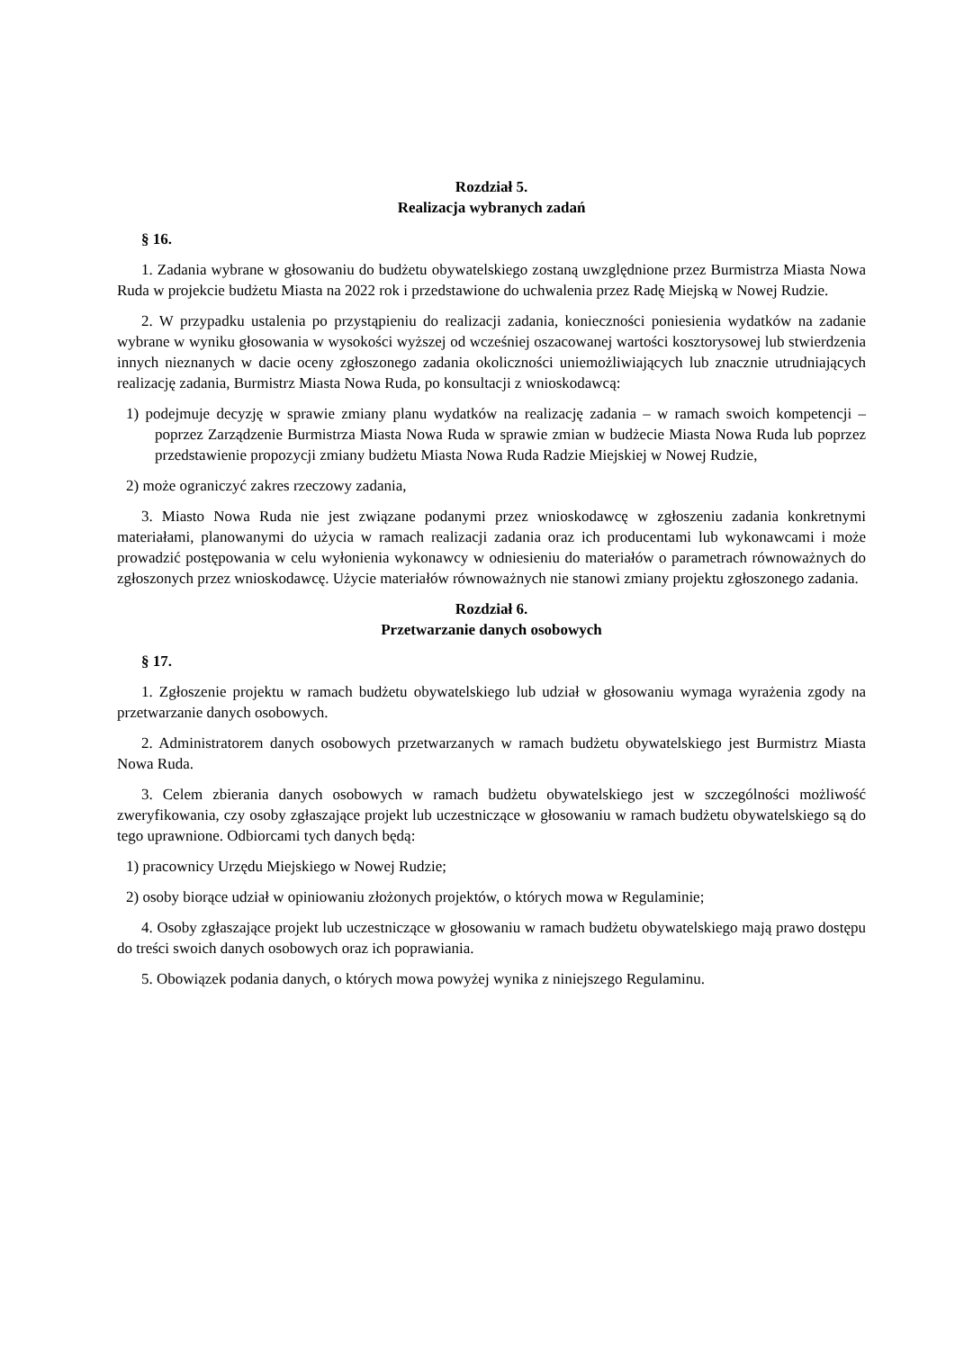Rozdział 5.
Realizacja wybranych zadań
§ 16.
1. Zadania wybrane w głosowaniu do budżetu obywatelskiego zostaną uwzględnione przez Burmistrza Miasta Nowa Ruda w projekcie budżetu Miasta na 2022 rok i przedstawione do uchwalenia przez Radę Miejską w Nowej Rudzie.
2. W przypadku ustalenia po przystąpieniu do realizacji zadania, konieczności poniesienia wydatków na zadanie wybrane w wyniku głosowania w wysokości wyższej od wcześniej oszacowanej wartości kosztorysowej lub stwierdzenia innych nieznanych w dacie oceny zgłoszonego zadania okoliczności uniemożliwiających lub znacznie utrudniających realizację zadania, Burmistrz Miasta Nowa Ruda, po konsultacji z wnioskodawcą:
1) podejmuje decyzję w sprawie zmiany planu wydatków na realizację zadania – w ramach swoich kompetencji – poprzez Zarządzenie Burmistrza Miasta Nowa Ruda w sprawie zmian w budżecie Miasta Nowa Ruda lub poprzez przedstawienie propozycji zmiany budżetu Miasta Nowa Ruda Radzie Miejskiej w Nowej Rudzie,
2) może ograniczyć zakres rzeczowy zadania,
3. Miasto Nowa Ruda nie jest związane podanymi przez wnioskodawcę w zgłoszeniu zadania konkretnymi materiałami, planowanymi do użycia w ramach realizacji zadania oraz ich producentami lub wykonawcami i może prowadzić postępowania w celu wyłonienia wykonawcy w odniesieniu do materiałów o parametrach równoważnych do zgłoszonych przez wnioskodawcę. Użycie materiałów równoważnych nie stanowi zmiany projektu zgłoszonego zadania.
Rozdział 6.
Przetwarzanie danych osobowych
§ 17.
1. Zgłoszenie projektu w ramach budżetu obywatelskiego lub udział w głosowaniu wymaga wyrażenia zgody na przetwarzanie danych osobowych.
2. Administratorem danych osobowych przetwarzanych w ramach budżetu obywatelskiego jest Burmistrz Miasta Nowa Ruda.
3. Celem zbierania danych osobowych w ramach budżetu obywatelskiego jest w szczególności możliwość zweryfikowania, czy osoby zgłaszające projekt lub uczestniczące w głosowaniu w ramach budżetu obywatelskiego są do tego uprawnione. Odbiorcami tych danych będą:
1) pracownicy Urzędu Miejskiego w Nowej Rudzie;
2) osoby biorące udział w opiniowaniu złożonych projektów, o których mowa w Regulaminie;
4. Osoby zgłaszające projekt lub uczestniczące w głosowaniu w ramach budżetu obywatelskiego mają prawo dostępu do treści swoich danych osobowych oraz ich poprawiania.
5. Obowiązek podania danych, o których mowa powyżej wynika z niniejszego Regulaminu.